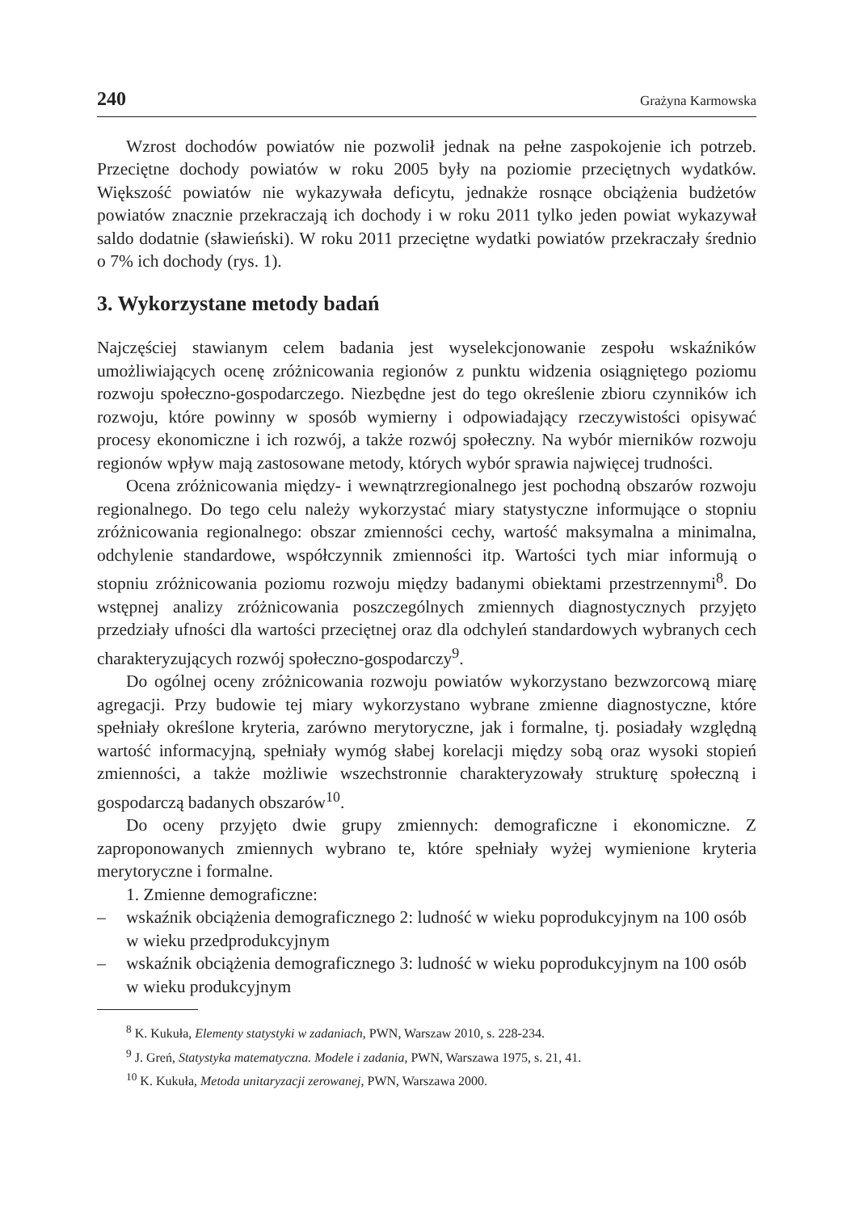240 Grażyna Karmowska
Wzrost dochodów powiatów nie pozwolił jednak na pełne zaspokojenie ich potrzeb. Przeciętne dochody powiatów w roku 2005 były na poziomie przeciętnych wydatków. Większość powiatów nie wykazywała deficytu, jednakże rosnące obciążenia budżetów powiatów znacznie przekraczają ich dochody i w roku 2011 tylko jeden powiat wykazywał saldo dodatnie (sławieński). W roku 2011 przeciętne wydatki powiatów przekraczały średnio o 7% ich dochody (rys. 1).
3. Wykorzystane metody badań
Najczęściej stawianym celem badania jest wyselekcjonowanie zespołu wskaźników umożliwiających ocenę zróżnicowania regionów z punktu widzenia osiągniętego poziomu rozwoju społeczno-gospodarczego. Niezbędne jest do tego określenie zbioru czynników ich rozwoju, które powinny w sposób wymierny i odpowiadający rzeczywistości opisywać procesy ekonomiczne i ich rozwój, a także rozwój społeczny. Na wybór mierników rozwoju regionów wpływ mają zastosowane metody, których wybór sprawia najwięcej trudności.
Ocena zróżnicowania między- i wewnątrzregionalnego jest pochodną obszarów rozwoju regionalnego. Do tego celu należy wykorzystać miary statystyczne informujące o stopniu zróżnicowania regionalnego: obszar zmienności cechy, wartość maksymalna a minimalna, odchylenie standardowe, współczynnik zmienności itp. Wartości tych miar informują o stopniu zróżnicowania poziomu rozwoju między badanymi obiektami przestrzennymi<sup>8</sup>. Do wstępnej analizy zróżnicowania poszczególnych zmiennych diagnostycznych przyjęto przedziały ufności dla wartości przeciętnej oraz dla odchyleń standardowych wybranych cech charakteryzujących rozwój społeczno-gospodarczy<sup>9</sup>.
Do ogólnej oceny zróżnicowania rozwoju powiatów wykorzystano bezwzorcową miarę agregacji. Przy budowie tej miary wykorzystano wybrane zmienne diagnostyczne, które spełniały określone kryteria, zarówno merytoryczne, jak i formalne, tj. posiadały względną wartość informacyjną, spełniały wymóg słabej korelacji między sobą oraz wysoki stopień zmienności, a także możliwie wszechstronnie charakteryzowały strukturę społeczną i gospodarczą badanych obszarów<sup>10</sup>.
Do oceny przyjęto dwie grupy zmiennych: demograficzne i ekonomiczne. Z zaproponowanych zmiennych wybrano te, które spełniały wyżej wymienione kryteria merytoryczne i formalne.
1. Zmienne demograficzne:
– wskaźnik obciążenia demograficznego 2: ludność w wieku poprodukcyjnym na 100 osób w wieku przedprodukcyjnym
– wskaźnik obciążenia demograficznego 3: ludność w wieku poprodukcyjnym na 100 osób w wieku produkcyjnym
<sup>8</sup> K. Kukuła, Elementy statystyki w zadaniach, PWN, Warszaw 2010, s. 228-234.
<sup>9</sup> J. Greń, Statystyka matematyczna. Modele i zadania, PWN, Warszawa 1975, s. 21, 41.
<sup>10</sup> K. Kukuła, Metoda unitaryzacji zerowanej, PWN, Warszawa 2000.